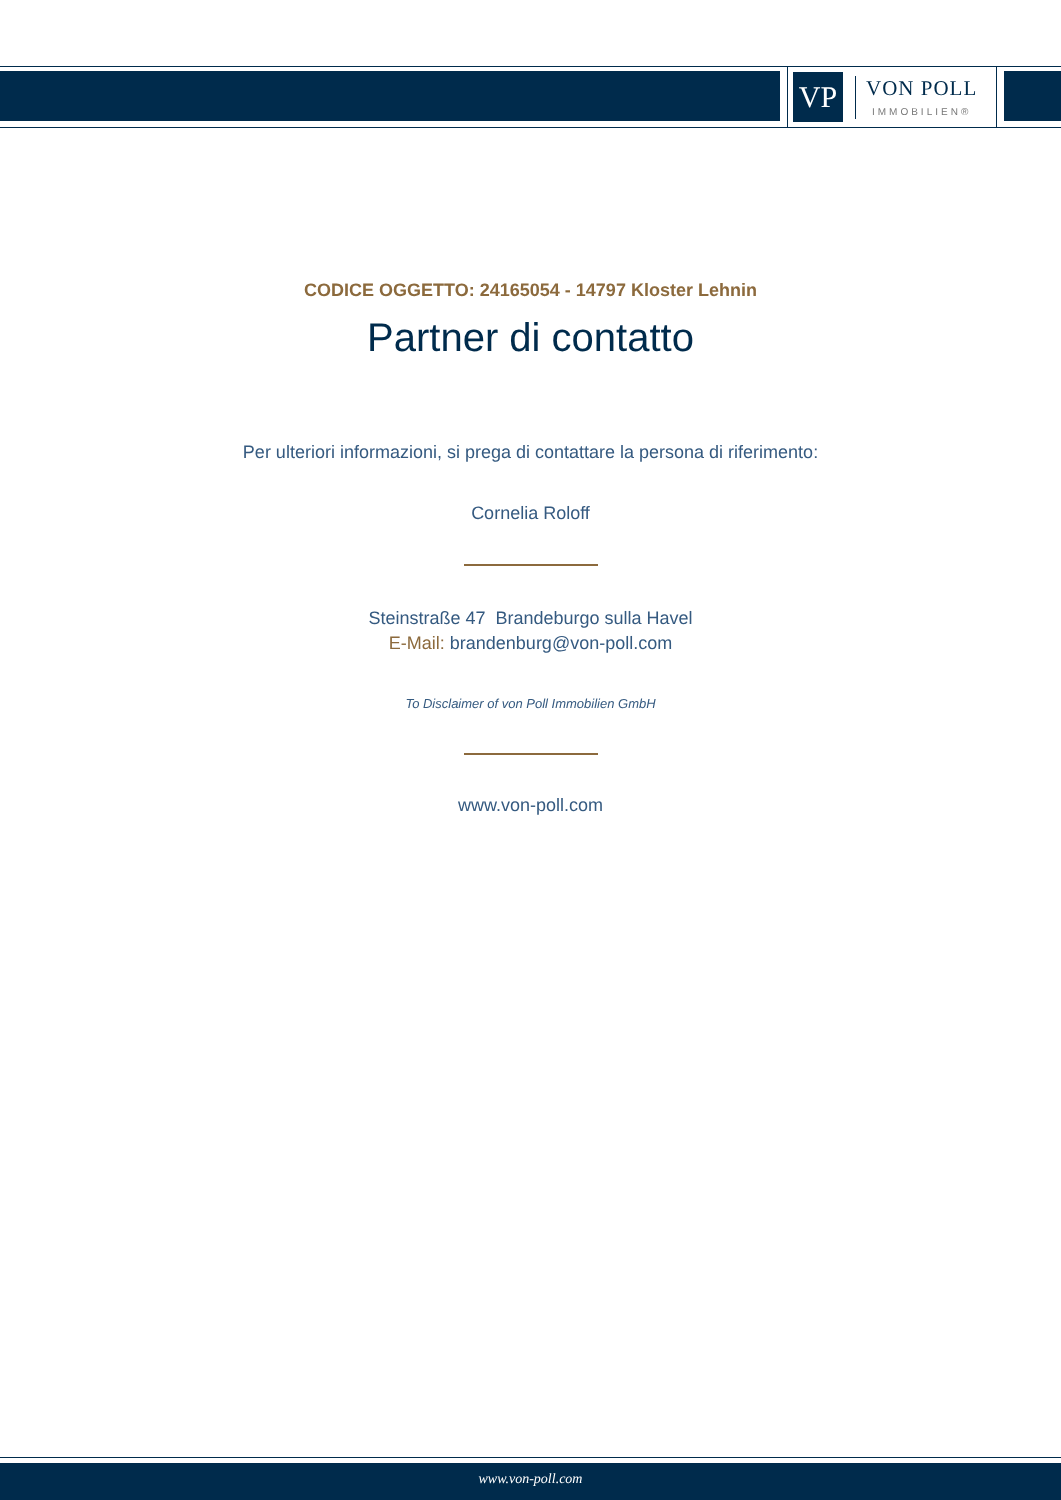VP
VON POLL
IMMOBILIEN®
CODICE OGGETTO: 24165054 - 14797 Kloster Lehnin
Partner di contatto
Per ulteriori informazioni, si prega di contattare la persona di riferimento:
Cornelia Roloff
Steinstraße 47 Brandeburgo sulla Havel
E-Mail: brandenburg@von-poll.com
To Disclaimer of von Poll Immobilien GmbH
www.von-poll.com
www.von-poll.com